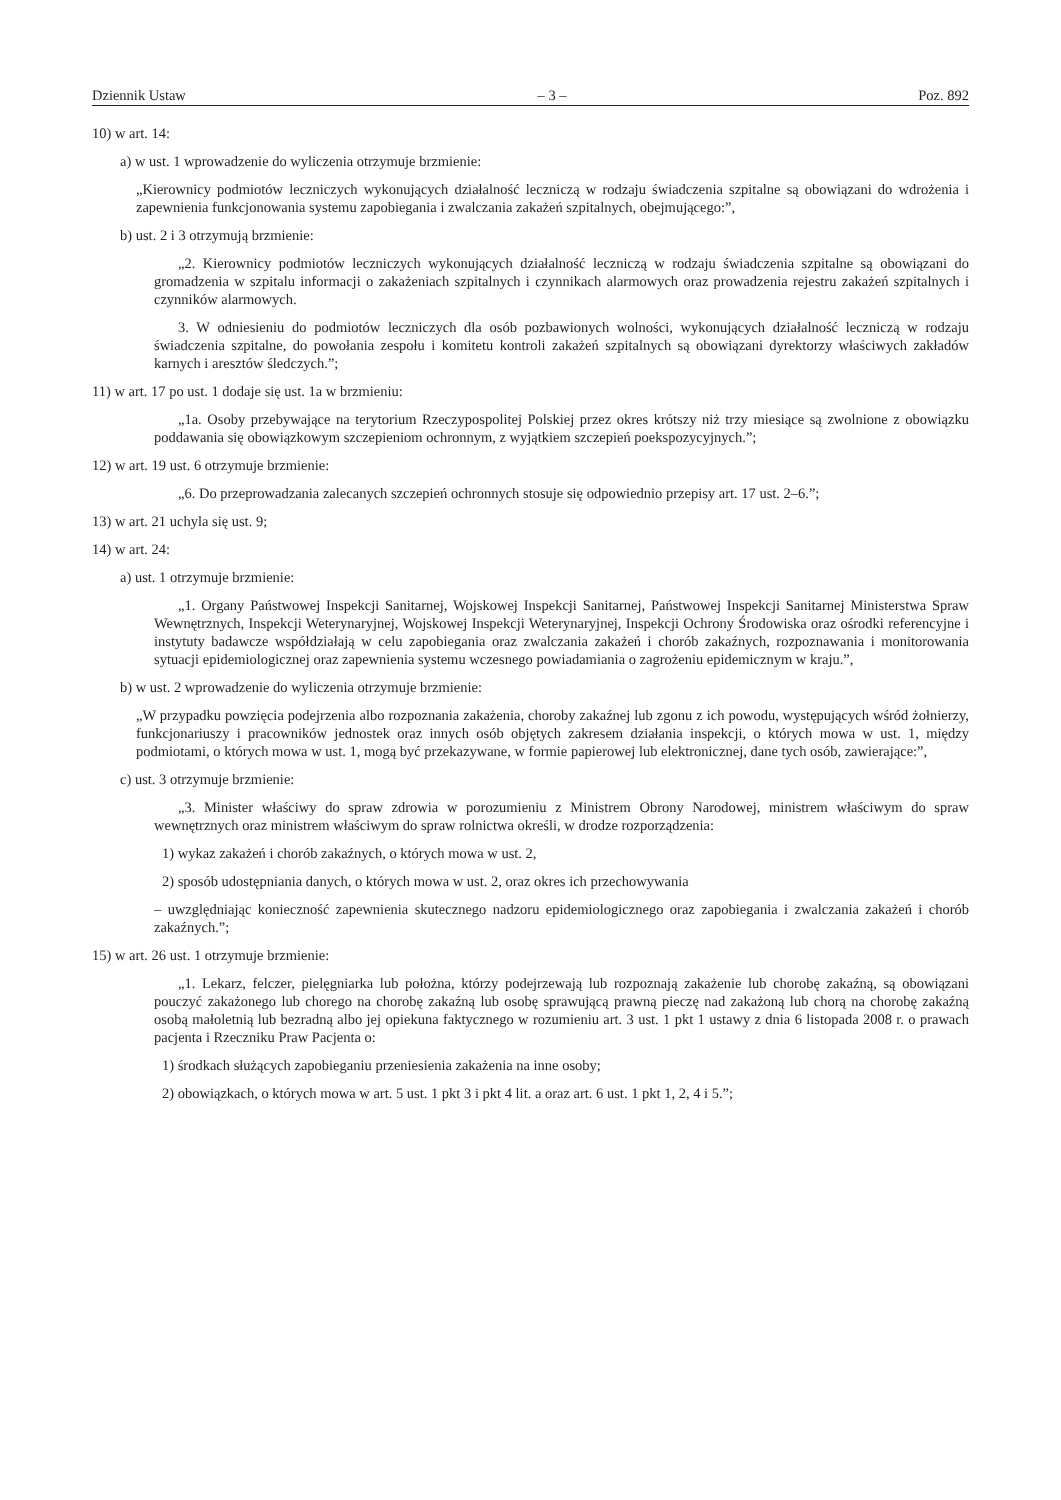Dziennik Ustaw – 3 – Poz. 892
10) w art. 14:
a) w ust. 1 wprowadzenie do wyliczenia otrzymuje brzmienie:
„Kierownicy podmiotów leczniczych wykonujących działalność leczniczą w rodzaju świadczenia szpitalne są obowiązani do wdrożenia i zapewnienia funkcjonowania systemu zapobiegania i zwalczania zakażeń szpitalnych, obejmującego:”,
b) ust. 2 i 3 otrzymują brzmienie:
„2. Kierownicy podmiotów leczniczych wykonujących działalność leczniczą w rodzaju świadczenia szpitalne są obowiązani do gromadzenia w szpitalu informacji o zakażeniach szpitalnych i czynnikach alarmowych oraz prowadzenia rejestru zakażeń szpitalnych i czynników alarmowych.
3. W odniesieniu do podmiotów leczniczych dla osób pozbawionych wolności, wykonujących działalność leczniczą w rodzaju świadczenia szpitalne, do powołania zespołu i komitetu kontroli zakażeń szpitalnych są obowiązani dyrektorzy właściwych zakładów karnych i aresztów śledczych.”;
11) w art. 17 po ust. 1 dodaje się ust. 1a w brzmieniu:
„1a. Osoby przebywające na terytorium Rzeczypospolitej Polskiej przez okres krótszy niż trzy miesiące są zwolnione z obowiązku poddawania się obowiązkowym szczepieniom ochronnym, z wyjątkiem szczepień poekspozycyjnych.”;
12) w art. 19 ust. 6 otrzymuje brzmienie:
„6. Do przeprowadzania zalecanych szczepień ochronnych stosuje się odpowiednio przepisy art. 17 ust. 2–6.”;
13) w art. 21 uchyla się ust. 9;
14) w art. 24:
a) ust. 1 otrzymuje brzmienie:
„1. Organy Państwowej Inspekcji Sanitarnej, Wojskowej Inspekcji Sanitarnej, Państwowej Inspekcji Sanitarnej Ministerstwa Spraw Wewnętrznych, Inspekcji Weterynaryjnej, Wojskowej Inspekcji Weterynaryjnej, Inspekcji Ochrony Środowiska oraz ośrodki referencyjne i instytuty badawcze współdziałają w celu zapobiegania oraz zwalczania zakażeń i chorób zakaźnych, rozpoznawania i monitorowania sytuacji epidemiologicznej oraz zapewnienia systemu wczesnego powiadamiania o zagrożeniu epidemicznym w kraju.”,
b) w ust. 2 wprowadzenie do wyliczenia otrzymuje brzmienie:
„W przypadku powzięcia podejrzenia albo rozpoznania zakażenia, choroby zakaźnej lub zgonu z ich powodu, występujących wśród żołnierzy, funkcjonariuszy i pracowników jednostek oraz innych osób objętych zakresem działania inspekcji, o których mowa w ust. 1, między podmiotami, o których mowa w ust. 1, mogą być przekazywane, w formie papierowej lub elektronicznej, dane tych osób, zawierające:”,
c) ust. 3 otrzymuje brzmienie:
„3. Minister właściwy do spraw zdrowia w porozumieniu z Ministrem Obrony Narodowej, ministrem właściwym do spraw wewnętrznych oraz ministrem właściwym do spraw rolnictwa określi, w drodze rozporządzenia:
1) wykaz zakażeń i chorób zakaźnych, o których mowa w ust. 2,
2) sposób udostępniania danych, o których mowa w ust. 2, oraz okres ich przechowywania
– uwzględniając konieczność zapewnienia skutecznego nadzoru epidemiologicznego oraz zapobiegania i zwalczania zakażeń i chorób zakaźnych.”;
15) w art. 26 ust. 1 otrzymuje brzmienie:
„1. Lekarz, felczer, pielęgniarka lub położna, którzy podejrzewają lub rozpoznają zakażenie lub chorobę zakaźną, są obowiązani pouczyć zakażonego lub chorego na chorobę zakaźną lub osobę sprawującą prawną pieczę nad zakażoną lub chorą na chorobę zakaźną osobą małoletnią lub bezradną albo jej opiekuna faktycznego w rozumieniu art. 3 ust. 1 pkt 1 ustawy z dnia 6 listopada 2008 r. o prawach pacjenta i Rzeczniku Praw Pacjenta o:
1) środkach służących zapobieganiu przeniesienia zakażenia na inne osoby;
2) obowiązkach, o których mowa w art. 5 ust. 1 pkt 3 i pkt 4 lit. a oraz art. 6 ust. 1 pkt 1, 2, 4 i 5.”;